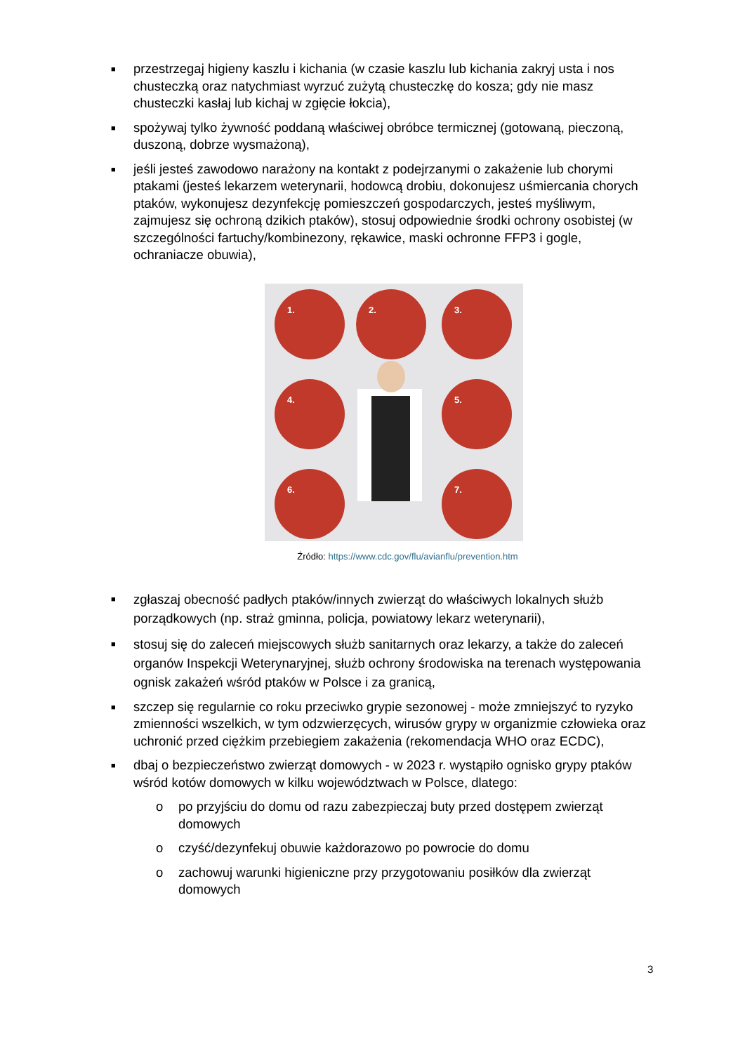■
przestrzegaj higieny kaszlu i kichania (w czasie kaszlu lub kichania zakryj usta i nos chusteczką oraz natychmiast wyrzuć zużytą chusteczkę do kosza; gdy nie masz chusteczki kasłaj lub kichaj w zgięcie łokcia),
■
spożywaj tylko żywność poddaną właściwej obróbce termicznej (gotowaną, pieczoną, duszoną, dobrze wysmażoną),
■
jeśli jesteś zawodowo narażony na kontakt z podejrzanymi o zakażenie lub chorymi ptakami (jesteś lekarzem weterynarii, hodowcą drobiu, dokonujesz uśmiercania chorych ptaków, wykonujesz dezynfekcję pomieszczeń gospodarczych, jesteś myśliwym, zajmujesz się ochroną dzikich ptaków), stosuj odpowiednie środki ochrony osobistej (w szczególności fartuchy/kombinezony, rękawice, maski ochronne FFP3 i gogle, ochraniacze obuwia),
1. 2. 3.
4. 5.
6. 7.
Źródło: https://www.cdc.gov/flu/avianflu/prevention.htm
■
zgłaszaj obecność padłych ptaków/innych zwierząt do właściwych lokalnych służb porządkowych (np. straż gminna, policja, powiatowy lekarz weterynarii),
■
stosuj się do zaleceń miejscowych służb sanitarnych oraz lekarzy, a także do zaleceń organów Inspekcji Weterynaryjnej, służb ochrony środowiska na terenach występowania ognisk zakażeń wśród ptaków w Polsce i za granicą,
■
szczep się regularnie co roku przeciwko grypie sezonowej - może zmniejszyć to ryzyko zmienności wszelkich, w tym odzwierzęcych, wirusów grypy w organizmie człowieka oraz uchronić przed ciężkim przebiegiem zakażenia (rekomendacja WHO oraz ECDC),
■
dbaj o bezpieczeństwo zwierząt domowych - w 2023 r. wystąpiło ognisko grypy ptaków wśród kotów domowych w kilku województwach w Polsce, dlatego:
o po przyjściu do domu od razu zabezpieczaj buty przed dostępem zwierząt domowych
o czyść/dezynfekuj obuwie każdorazowo po powrocie do domu
o zachowuj warunki higieniczne przy przygotowaniu posiłków dla zwierząt domowych
3